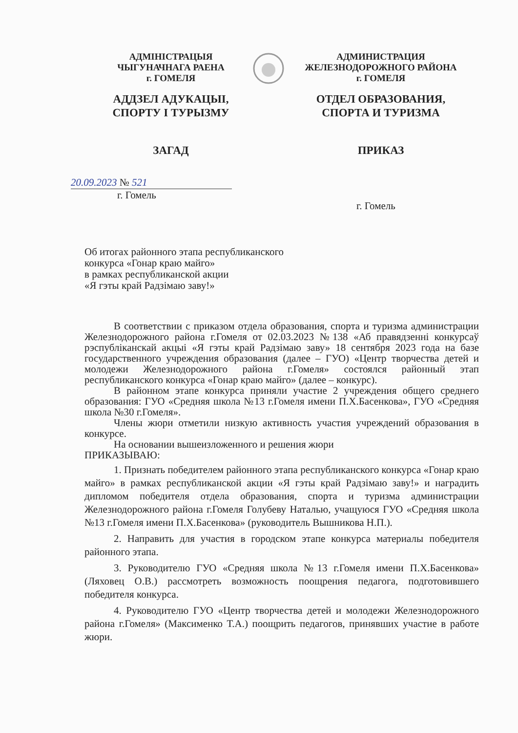АДМІНІСТРАЦЫЯ
ЧЫГУНАЧНАГА РАЕНА
г. ГОМЕЛЯ
АДДЗЕЛ АДУКАЦЫІ,
СПОРТУ І ТУРЫЗМУ
ЗАГАД
АДМИНИСТРАЦИЯ
ЖЕЛЕЗНОДОРОЖНОГО РАЙОНА
г. ГОМЕЛЯ
ОТДЕЛ ОБРАЗОВАНИЯ,
СПОРТА И ТУРИЗМА
ПРИКАЗ
20.09.2023 № 521
г. Гомель
г. Гомель
Об итогах районного этапа республиканского
конкурса «Гонар краю майго»
в рамках республиканской акции
«Я гэты край Радзімаю заву!»
В соответствии с приказом отдела образования, спорта и туризма администрации Железнодорожного района г.Гомеля от 02.03.2023 №138 «Аб правядзенні конкурсаў рэспубліканскай акцыі «Я гэты край Радзімаю заву» 18 сентября 2023 года на базе государственного учреждения образования (далее – ГУО) «Центр творчества детей и молодежи Железнодорожного района г.Гомеля» состоялся районный этап республиканского конкурса «Гонар краю майго» (далее – конкурс).
В районном этапе конкурса приняли участие 2 учреждения общего среднего образования: ГУО «Средняя школа №13 г.Гомеля имени П.Х.Басенкова», ГУО «Средняя школа №30 г.Гомеля».
Члены жюри отметили низкую активность участия учреждений образования в конкурсе.
На основании вышеизложенного и решения жюри
ПРИКАЗЫВАЮ:
1. Признать победителем районного этапа республиканского конкурса «Гонар краю майго» в рамках республиканской акции «Я гэты край Радзімаю заву!» и наградить дипломом победителя отдела образования, спорта и туризма администрации Железнодорожного района г.Гомеля Голубеву Наталью, учащуюся ГУО «Средняя школа №13 г.Гомеля имени П.Х.Басенкова» (руководитель Вышникова Н.П.).
2. Направить для участия в городском этапе конкурса материалы победителя районного этапа.
3. Руководителю ГУО «Средняя школа №13 г.Гомеля имени П.Х.Басенкова» (Ляховец О.В.) рассмотреть возможность поощрения педагога, подготовившего победителя конкурса.
4. Руководителю ГУО «Центр творчества детей и молодежи Железнодорожного района г.Гомеля» (Максименко Т.А.) поощрить педагогов, принявших участие в работе жюри.